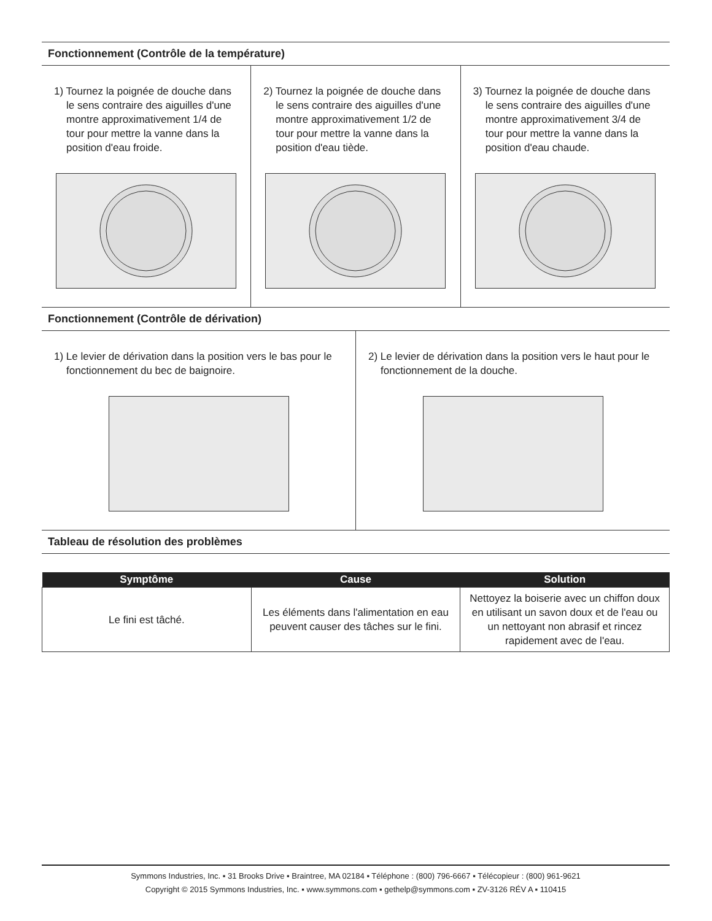Fonctionnement (Contrôle de la température)
1) Tournez la poignée de douche dans le sens contraire des aiguilles d'une montre approximativement 1/4 de tour pour mettre la vanne dans la position d'eau froide.
2) Tournez la poignée de douche dans le sens contraire des aiguilles d'une montre approximativement 1/2 de tour pour mettre la vanne dans la position d'eau tiède.
3) Tournez la poignée de douche dans le sens contraire des aiguilles d'une montre approximativement 3/4 de tour pour mettre la vanne dans la position d'eau chaude.
Fonctionnement (Contrôle de dérivation)
1) Le levier de dérivation dans la position vers le bas pour le fonctionnement du bec de baignoire.
2) Le levier de dérivation dans la position vers le haut pour le fonctionnement de la douche.
Tableau de résolution des problèmes
| Symptôme | Cause | Solution |
| --- | --- | --- |
| Le fini est tâché. | Les éléments dans l'alimentation en eau peuvent causer des tâches sur le fini. | Nettoyez la boiserie avec un chiffon doux en utilisant un savon doux et de l'eau ou un nettoyant non abrasif et rincez rapidement avec de l'eau. |
Symmons Industries, Inc. ▪ 31 Brooks Drive ▪ Braintree, MA 02184 ▪ Téléphone : (800) 796-6667 ▪ Télécopieur : (800) 961-9621
Copyright © 2015 Symmons Industries, Inc. ▪ www.symmons.com ▪ gethelp@symmons.com ▪ ZV-3126 RÉV A ▪ 110415